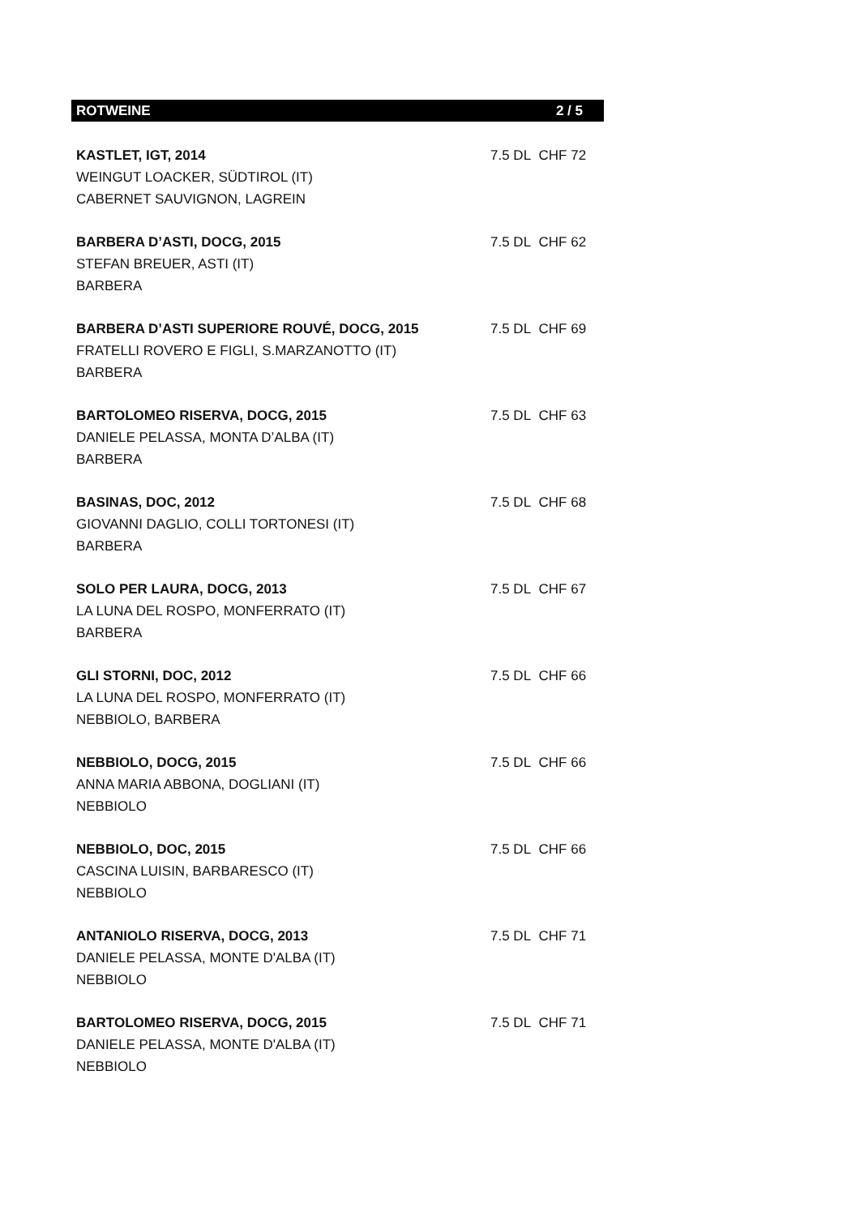ROTWEINE 2 / 5
| KASTLET, IGT, 2014 WEINGUT LOACKER, SÜDTIROL (IT) CABERNET SAUVIGNON, LAGREIN | 7.5 DL CHF 72 |
| BARBERA D’ASTI, DOCG, 2015 STEFAN BREUER, ASTI (IT) BARBERA | 7.5 DL CHF 62 |
| BARBERA D’ASTI SUPERIORE ROUVÉ, DOCG, 2015 FRATELLI ROVERO E FIGLI, S.MARZANOTTO (IT) BARBERA | 7.5 DL CHF 69 |
| BARTOLOMEO RISERVA, DOCG, 2015 DANIELE PELASSA, MONTA D’ALBA (IT) BARBERA | 7.5 DL CHF 63 |
| BASINAS, DOC, 2012 GIOVANNI DAGLIO, COLLI TORTONESI (IT) BARBERA | 7.5 DL CHF 68 |
| SOLO PER LAURA, DOCG, 2013 LA LUNA DEL ROSPO, MONFERRATO (IT) BARBERA | 7.5 DL CHF 67 |
| GLI STORNI, DOC, 2012 LA LUNA DEL ROSPO, MONFERRATO (IT) NEBBIOLO, BARBERA | 7.5 DL CHF 66 |
| NEBBIOLO, DOCG, 2015 ANNA MARIA ABBONA, DOGLIANI (IT) NEBBIOLO | 7.5 DL CHF 66 |
| NEBBIOLO, DOC, 2015 CASCINA LUISIN, BARBARESCO (IT) NEBBIOLO | 7.5 DL CHF 66 |
| ANTANIOLO RISERVA, DOCG, 2013 DANIELE PELASSA, MONTE D'ALBA (IT) NEBBIOLO | 7.5 DL CHF 71 |
| BARTOLOMEO RISERVA, DOCG, 2015 DANIELE PELASSA, MONTE D'ALBA (IT) NEBBIOLO | 7.5 DL CHF 71 |